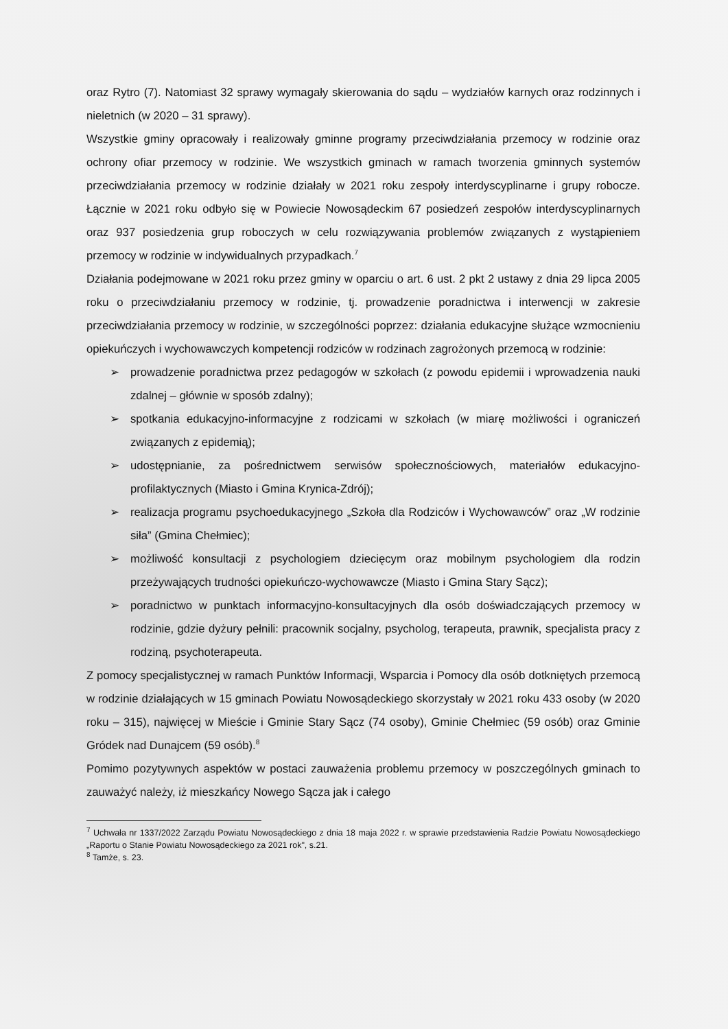oraz Rytro (7). Natomiast 32 sprawy wymagały skierowania do sądu – wydziałów karnych oraz rodzinnych i nieletnich (w 2020 – 31 sprawy).
Wszystkie gminy opracowały i realizowały gminne programy przeciwdziałania przemocy w rodzinie oraz ochrony ofiar przemocy w rodzinie. We wszystkich gminach w ramach tworzenia gminnych systemów przeciwdziałania przemocy w rodzinie działały w 2021 roku zespoły interdyscyplinarne i grupy robocze. Łącznie w 2021 roku odbyło się w Powiecie Nowosądeckim 67 posiedzeń zespołów interdyscyplinarnych oraz 937 posiedzenia grup roboczych w celu rozwiązywania problemów związanych z wystąpieniem przemocy w rodzinie w indywidualnych przypadkach.<sup>7</sup>
Działania podejmowane w 2021 roku przez gminy w oparciu o art. 6 ust. 2 pkt 2 ustawy z dnia 29 lipca 2005 roku o przeciwdziałaniu przemocy w rodzinie, tj. prowadzenie poradnictwa i interwencji w zakresie przeciwdziałania przemocy w rodzinie, w szczególności poprzez: działania edukacyjne służące wzmocnieniu opiekuńczych i wychowawczych kompetencji rodziców w rodzinach zagrożonych przemocą w rodzinie:
➢ prowadzenie poradnictwa przez pedagogów w szkołach (z powodu epidemii i wprowadzenia nauki zdalnej – głównie w sposób zdalny);
➢ spotkania edukacyjno-informacyjne z rodzicami w szkołach (w miarę możliwości i ograniczeń związanych z epidemią);
➢ udostępnianie, za pośrednictwem serwisów społecznościowych, materiałów edukacyjno-profilaktycznych (Miasto i Gmina Krynica-Zdrój);
➢ realizacja programu psychoedukacyjnego „Szkoła dla Rodziców i Wychowawców” oraz „W rodzinie siła” (Gmina Chełmiec);
➢ możliwość konsultacji z psychologiem dziecięcym oraz mobilnym psychologiem dla rodzin przeżywających trudności opiekuńczo-wychowawcze (Miasto i Gmina Stary Sącz);
➢ poradnictwo w punktach informacyjno-konsultacyjnych dla osób doświadczających przemocy w rodzinie, gdzie dyżury pełnili: pracownik socjalny, psycholog, terapeuta, prawnik, specjalista pracy z rodziną, psychoterapeuta.
Z pomocy specjalistycznej w ramach Punktów Informacji, Wsparcia i Pomocy dla osób dotkniętych przemocą w rodzinie działających w 15 gminach Powiatu Nowosądeckiego skorzystały w 2021 roku 433 osoby (w 2020 roku – 315), najwięcej w Mieście i Gminie Stary Sącz (74 osoby), Gminie Chełmiec (59 osób) oraz Gminie Gródek nad Dunajcem (59 osób).<sup>8</sup>
Pomimo pozytywnych aspektów w postaci zauważenia problemu przemocy w poszczególnych gminach to zauważyć należy, iż mieszkańcy Nowego Sącza jak i całego
<sup>7</sup> Uchwała nr 1337/2022 Zarządu Powiatu Nowosądeckiego z dnia 18 maja 2022 r. w sprawie przedstawienia Radzie Powiatu Nowosądeckiego „Raportu o Stanie Powiatu Nowosądeckiego za 2021 rok", s.21.
<sup>8</sup> Tamże, s. 23.